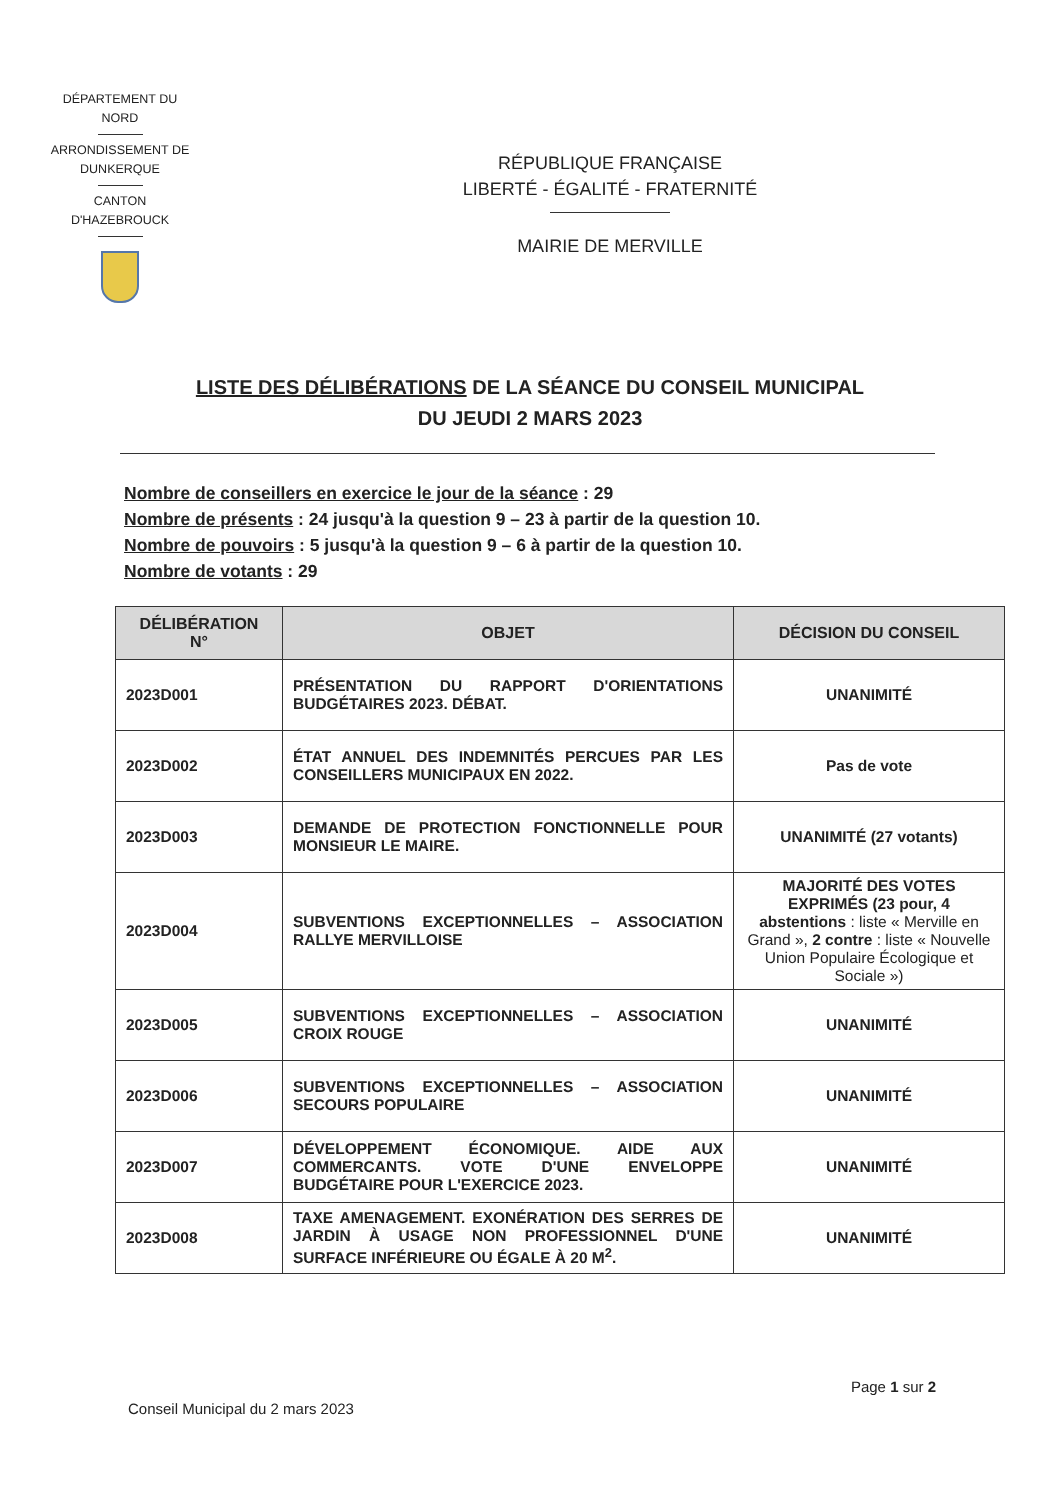DÉPARTEMENT DU
NORD
ARRONDISSEMENT DE
DUNKERQUE
CANTON
D'HAZEBROUCK
RÉPUBLIQUE FRANÇAISE
LIBERTÉ - ÉGALITÉ - FRATERNITÉ
MAIRIE DE MERVILLE
LISTE DES DÉLIBÉRATIONS DE LA SÉANCE DU CONSEIL MUNICIPAL
DU JEUDI 2 MARS 2023
Nombre de conseillers en exercice le jour de la séance : 29
Nombre de présents : 24 jusqu'à la question 9 – 23 à partir de la question 10.
Nombre de pouvoirs : 5 jusqu'à la question 9 – 6 à partir de la question 10.
Nombre de votants : 29
| DÉLIBÉRATION N° | OBJET | DÉCISION DU CONSEIL |
| --- | --- | --- |
| 2023D001 | PRÉSENTATION DU RAPPORT D'ORIENTATIONS BUDGÉTAIRES 2023. DÉBAT. | UNANIMITÉ |
| 2023D002 | ÉTAT ANNUEL DES INDEMNITÉS PERCUES PAR LES CONSEILLERS MUNICIPAUX EN 2022. | Pas de vote |
| 2023D003 | DEMANDE DE PROTECTION FONCTIONNELLE POUR MONSIEUR LE MAIRE. | UNANIMITÉ (27 votants) |
| 2023D004 | SUBVENTIONS EXCEPTIONNELLES – ASSOCIATION RALLYE MERVILLOISE | MAJORITÉ DES VOTES EXPRIMÉS (23 pour, 4 abstentions : liste « Merville en Grand », 2 contre : liste « Nouvelle Union Populaire Écologique et Sociale ») |
| 2023D005 | SUBVENTIONS EXCEPTIONNELLES – ASSOCIATION CROIX ROUGE | UNANIMITÉ |
| 2023D006 | SUBVENTIONS EXCEPTIONNELLES – ASSOCIATION SECOURS POPULAIRE | UNANIMITÉ |
| 2023D007 | DÉVELOPPEMENT ÉCONOMIQUE. AIDE AUX COMMERCANTS. VOTE D'UNE ENVELOPPE BUDGÉTAIRE POUR L'EXERCICE 2023. | UNANIMITÉ |
| 2023D008 | TAXE AMENAGEMENT. EXONÉRATION DES SERRES DE JARDIN À USAGE NON PROFESSIONNEL D'UNE SURFACE INFÉRIEURE OU ÉGALE À 20 M<sup>2</sup>. | UNANIMITÉ |
Page 1 sur 2
Conseil Municipal du 2 mars 2023